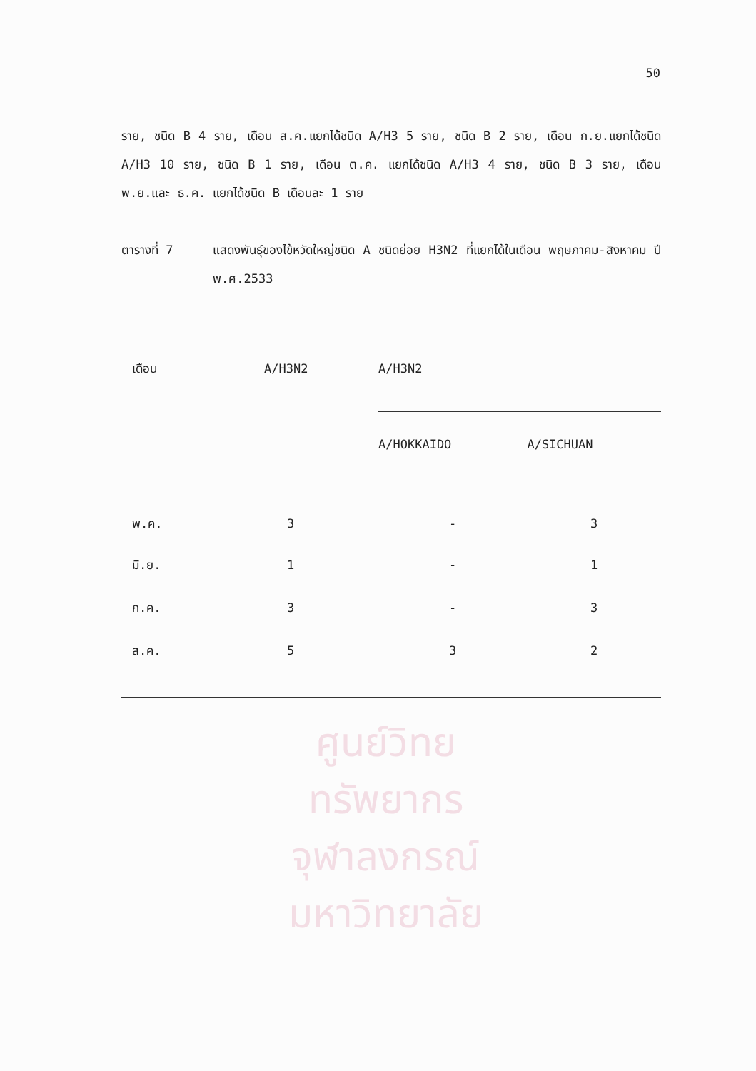ศูนย์วิทยทรัพยากร
จุฬาลงกรณ์มหาวิทยาลัย
50
ราย, ชนิด B 4 ราย, เดือน ส.ค.แยกได้ชนิด A/H3 5 ราย, ชนิด B 2 ราย, เดือน ก.ย.แยกได้ชนิด A/H3 10 ราย, ชนิด B 1 ราย, เดือน ต.ค. แยกได้ชนิด A/H3 4 ราย, ชนิด B 3 ราย, เดือน พ.ย.และ ธ.ค. แยกได้ชนิด B เดือนละ 1 ราย
ตารางที่ 7 แสดงพันธุ์ของไข้หวัดใหญ่ชนิด A ชนิดย่อย H3N2 ที่แยกได้ในเดือน พฤษภาคม-สิงหาคม ปี พ.ศ.2533
| เดือน | A/H3N2 | A/H3N2 | |
| --- | --- | --- | --- |
| | | A/HOKKAIDO | A/SICHUAN |
| พ.ค. | 3 | - | 3 |
| มิ.ย. | 1 | - | 1 |
| ก.ค. | 3 | - | 3 |
| ส.ค. | 5 | 3 | 2 |